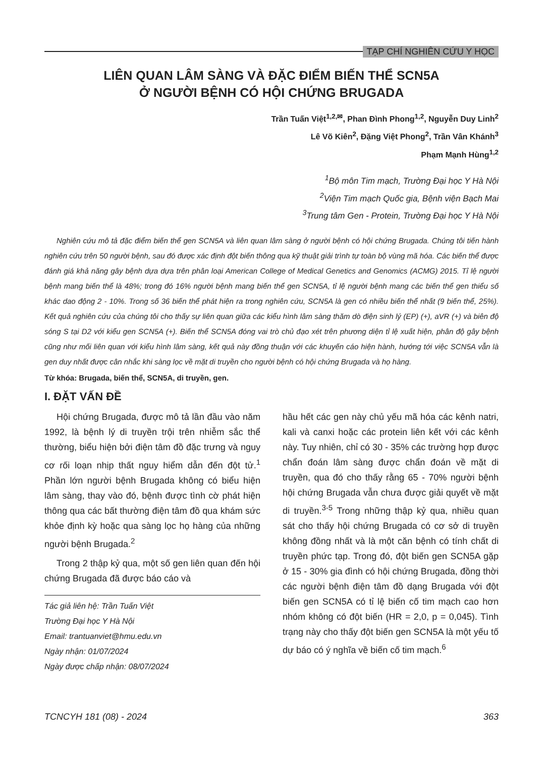TẠP CHÍ NGHIÊN CỨU Y HỌC
LIÊN QUAN LÂM SÀNG VÀ ĐẶC ĐIỂM BIẾN THỂ SCN5A
Ở NGƯỜI BỆNH CÓ HỘI CHỨNG BRUGADA
Trần Tuấn Việt<sup>1,2,✉</sup>, Phan Đình Phong<sup>1,2</sup>, Nguyễn Duy Linh<sup>2</sup>
Lê Võ Kiên<sup>2</sup>, Đặng Việt Phong<sup>2</sup>, Trần Vân Khánh<sup>3</sup>
Phạm Mạnh Hùng<sup>1,2</sup>
<sup>1</sup> Bộ môn Tim mạch, Trường Đại học Y Hà Nội
<sup>2</sup> Viện Tim mạch Quốc gia, Bệnh viện Bạch Mai
<sup>3</sup> Trung tâm Gen - Protein, Trường Đại học Y Hà Nội
Nghiên cứu mô tả đặc điểm biến thể gen SCN5A và liên quan lâm sàng ở người bệnh có hội chứng Brugada. Chúng tôi tiến hành nghiên cứu trên 50 người bệnh, sau đó được xác định đột biến thông qua kỹ thuật giải trình tự toàn bộ vùng mã hóa. Các biến thể được đánh giá khả năng gây bệnh dựa dựa trên phân loại American College of Medical Genetics and Genomics (ACMG) 2015. Tỉ lệ người bệnh mang biến thể là 48%; trong đó 16% người bệnh mang biến thể gen SCN5A, tỉ lệ người bệnh mang các biến thể gen thiểu số khác dao động 2 - 10%. Trong số 36 biến thể phát hiện ra trong nghiên cứu, SCN5A là gen có nhiều biến thể nhất (9 biến thể, 25%). Kết quả nghiên cứu của chúng tôi cho thấy sự liên quan giữa các kiểu hình lâm sàng thăm dò điện sinh lý (EP) (+), aVR (+) và biên độ sóng S tại D2 với kiểu gen SCN5A (+). Biến thể SCN5A đóng vai trò chủ đạo xét trên phương diện tỉ lệ xuất hiện, phân độ gây bệnh cũng như mối liên quan với kiểu hình lâm sàng, kết quả này đồng thuận với các khuyến cáo hiện hành, hướng tới việc SCN5A vẫn là gen duy nhất được cân nhắc khi sàng lọc về mặt di truyền cho người bệnh có hội chứng Brugada và họ hàng.
Từ khóa: Brugada, biến thể, SCN5A, di truyền, gen.
I. ĐẶT VẤN ĐỀ
Hội chứng Brugada, được mô tả lần đầu vào năm 1992, là bệnh lý di truyền trội trên nhiễm sắc thể thường, biểu hiện bởi điện tâm đồ đặc trưng và nguy cơ rối loạn nhịp thất nguy hiểm dẫn đến đột tử.<sup>1</sup> Phần lớn người bệnh Brugada không có biểu hiện lâm sàng, thay vào đó, bệnh được tình cờ phát hiện thông qua các bất thường điện tâm đồ qua khám sức khỏe định kỳ hoặc qua sàng lọc họ hàng của những người bệnh Brugada.<sup>2</sup>
Trong 2 thập kỷ qua, một số gen liên quan đến hội chứng Brugada đã được báo cáo và
Tác giả liên hệ: Trần Tuấn Việt
Trường Đại học Y Hà Nội
Email: trantuanviet@hmu.edu.vn
Ngày nhận: 01/07/2024
Ngày được chấp nhận: 08/07/2024
hầu hết các gen này chủ yếu mã hóa các kênh natri, kali và canxi hoặc các protein liên kết với các kênh này. Tuy nhiên, chỉ có 30 - 35% các trường hợp được chẩn đoán lâm sàng được chẩn đoán về mặt di truyền, qua đó cho thấy rằng 65 - 70% người bệnh hội chứng Brugada vẫn chưa được giải quyết về mặt di truyền.<sup>3-5</sup> Trong những thập kỷ qua, nhiều quan sát cho thấy hội chứng Brugada có cơ sở di truyền không đồng nhất và là một căn bệnh có tính chất di truyền phức tạp. Trong đó, đột biến gen SCN5A gặp ở 15 - 30% gia đình có hội chứng Brugada, đồng thời các người bệnh điện tâm đồ dạng Brugada với đột biến gen SCN5A có tỉ lệ biến cố tim mạch cao hơn nhóm không có đột biến (HR = 2,0, p = 0,045). Tình trạng này cho thấy đột biến gen SCN5A là một yếu tố dự báo có ý nghĩa về biến cố tim mạch.<sup>6</sup>
TCNCYH 181 (08) - 2024 363